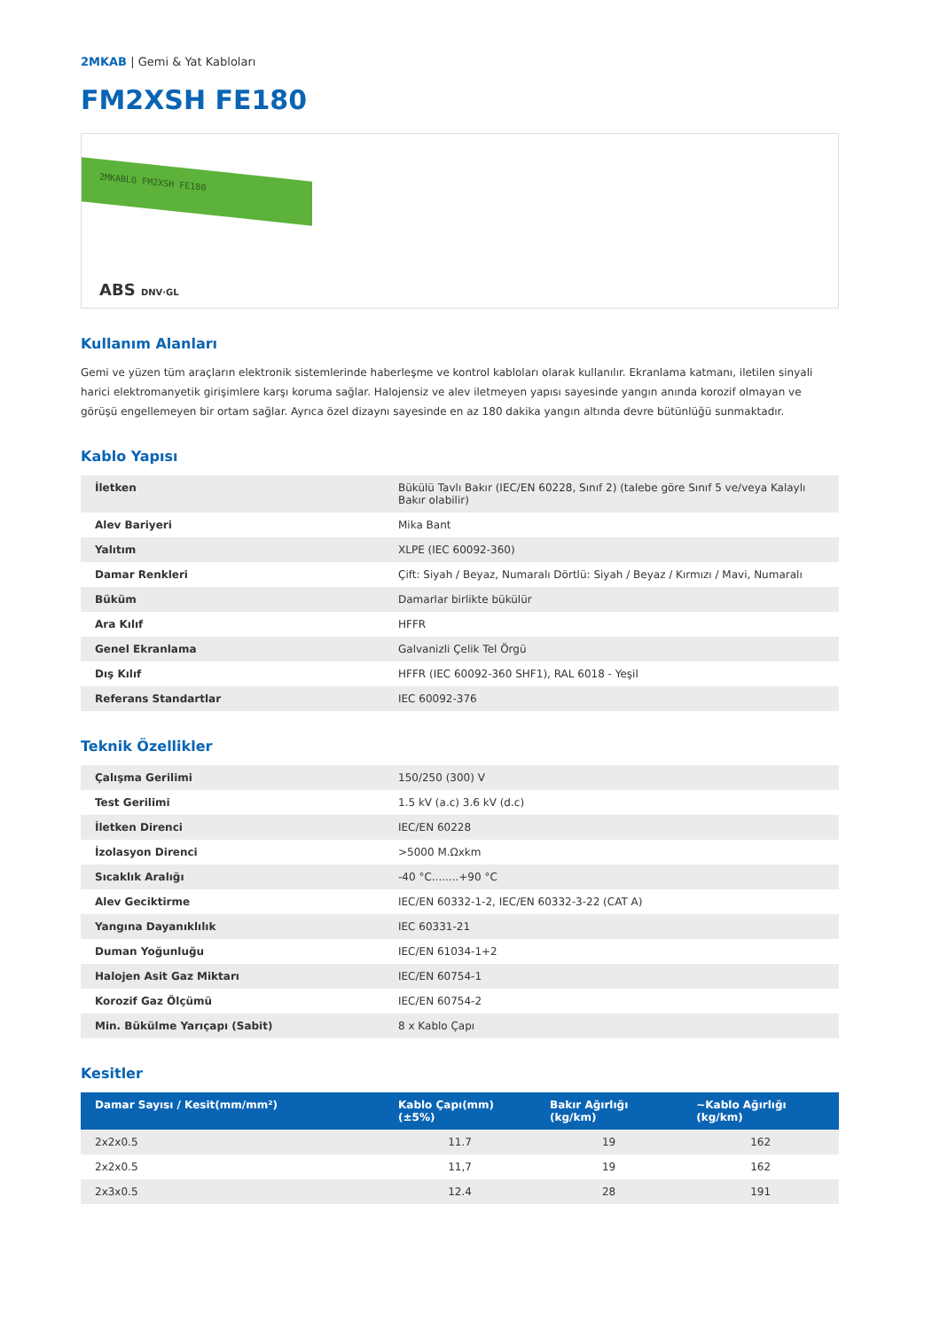2MKAB | Gemi & Yat Kabloları
FM2XSH FE180
2MKABLO FM2XSH FE180
ABS DNV·GL
Kullanım Alanları
Gemi ve yüzen tüm araçların elektronik sistemlerinde haberleşme ve kontrol kabloları olarak kullanılır. Ekranlama katmanı, iletilen sinyali harici elektromanyetik girişimlere karşı koruma sağlar. Halojensiz ve alev iletmeyen yapısı sayesinde yangın anında korozif olmayan ve görüşü engellemeyen bir ortam sağlar. Ayrıca özel dizaynı sayesinde en az 180 dakika yangın altında devre bütünlüğü sunmaktadır.
Kablo Yapısı
| İletken | Bükülü Tavlı Bakır (IEC/EN 60228, Sınıf 2) (talebe göre Sınıf 5 ve/veya Kalaylı Bakır olabilir) |
| Alev Bariyeri | Mika Bant |
| Yalıtım | XLPE (IEC 60092-360) |
| Damar Renkleri | Çift: Siyah / Beyaz, Numaralı Dörtlü: Siyah / Beyaz / Kırmızı / Mavi, Numaralı |
| Büküm | Damarlar birlikte bükülür |
| Ara Kılıf | HFFR |
| Genel Ekranlama | Galvanizli Çelik Tel Örgü |
| Dış Kılıf | HFFR (IEC 60092-360 SHF1), RAL 6018 - Yeşil |
| Referans Standartlar | IEC 60092-376 |
Teknik Özellikler
| Çalışma Gerilimi | 150/250 (300) V |
| Test Gerilimi | 1.5 kV (a.c) 3.6 kV (d.c) |
| İletken Direnci | IEC/EN 60228 |
| İzolasyon Direnci | >5000 M.Ωxkm |
| Sıcaklık Aralığı | -40 °C........+90 °C |
| Alev Geciktirme | IEC/EN 60332-1-2, IEC/EN 60332-3-22 (CAT A) |
| Yangına Dayanıklılık | IEC 60331-21 |
| Duman Yoğunluğu | IEC/EN 61034-1+2 |
| Halojen Asit Gaz Miktarı | IEC/EN 60754-1 |
| Korozif Gaz Ölçümü | IEC/EN 60754-2 |
| Min. Bükülme Yarıçapı (Sabit) | 8 x Kablo Çapı |
Kesitler
| Damar Sayısı / Kesit(mm/mm²) | Kablo Çapı(mm)(±5%) | Bakır Ağırlığı (kg/km) | ~Kablo Ağırlığı (kg/km) |
| --- | --- | --- | --- |
| 2x2x0.5 | 11.7 | 19 | 162 |
| 2x2x0.5 | 11,7 | 19 | 162 |
| 2x3x0.5 | 12.4 | 28 | 191 |